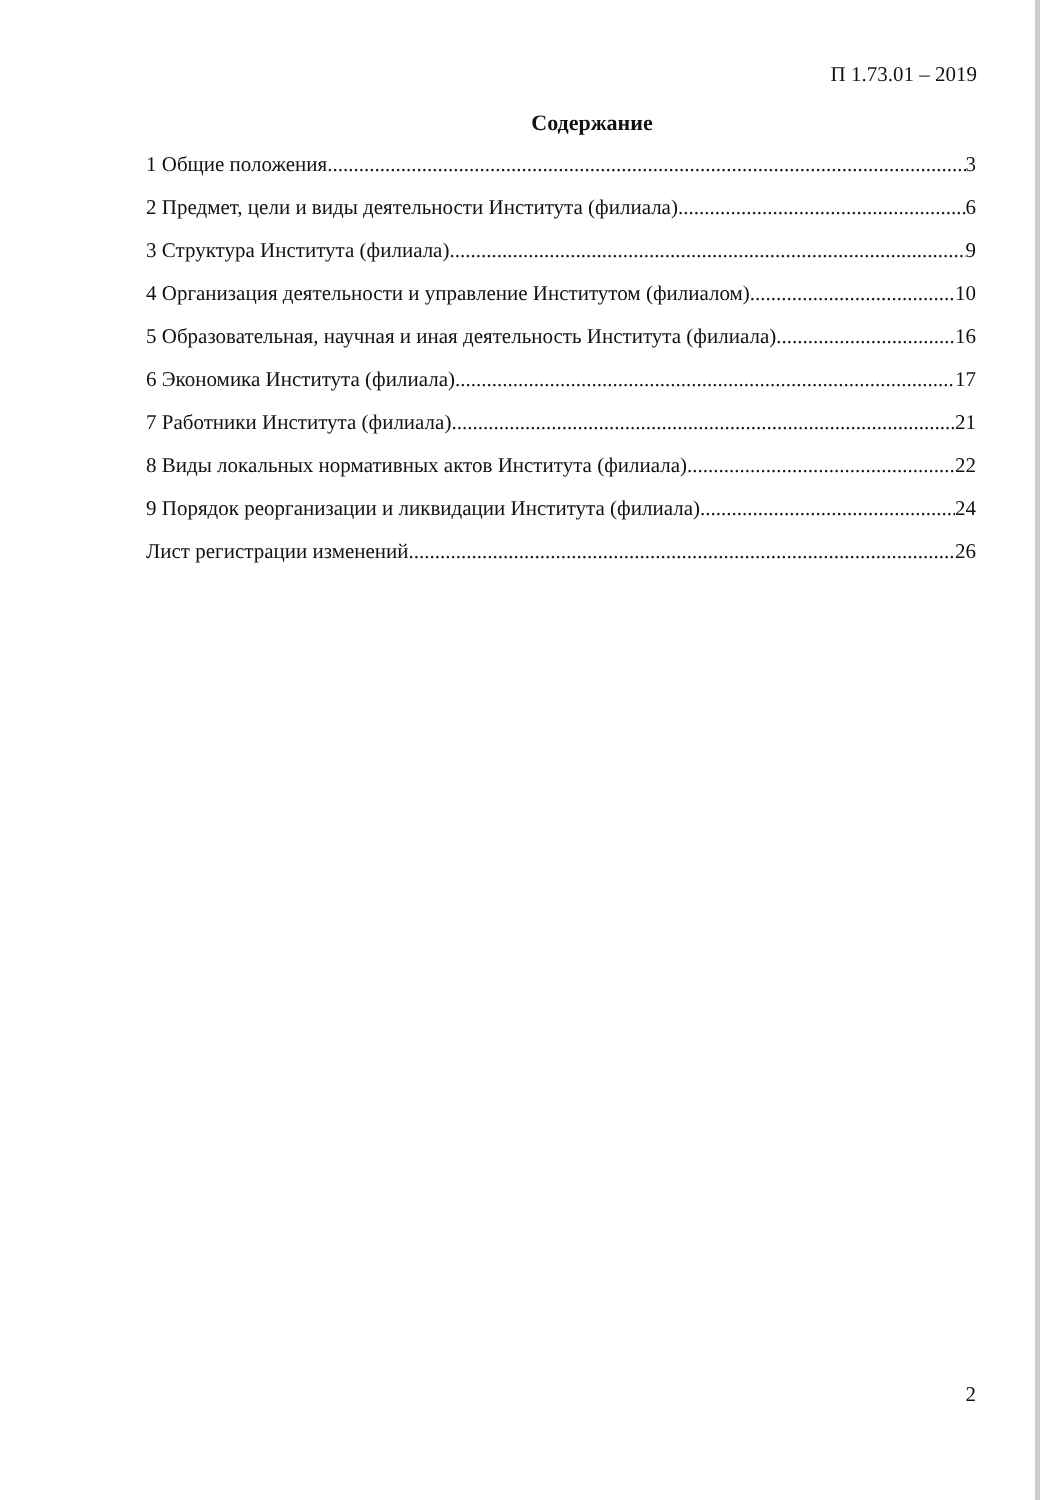П 1.73.01 – 2019
Содержание
1 Общие положения 3
2 Предмет, цели и виды деятельности Института (филиала) 6
3 Структура Института (филиала) 9
4 Организация деятельности и управление Институтом (филиалом) 10
5 Образовательная, научная и иная деятельность Института (филиала) 16
6 Экономика Института (филиала) 17
7 Работники Института (филиала) 21
8 Виды локальных нормативных актов Института (филиала) 22
9 Порядок реорганизации и ликвидации Института (филиала) 24
Лист регистрации изменений 26
2